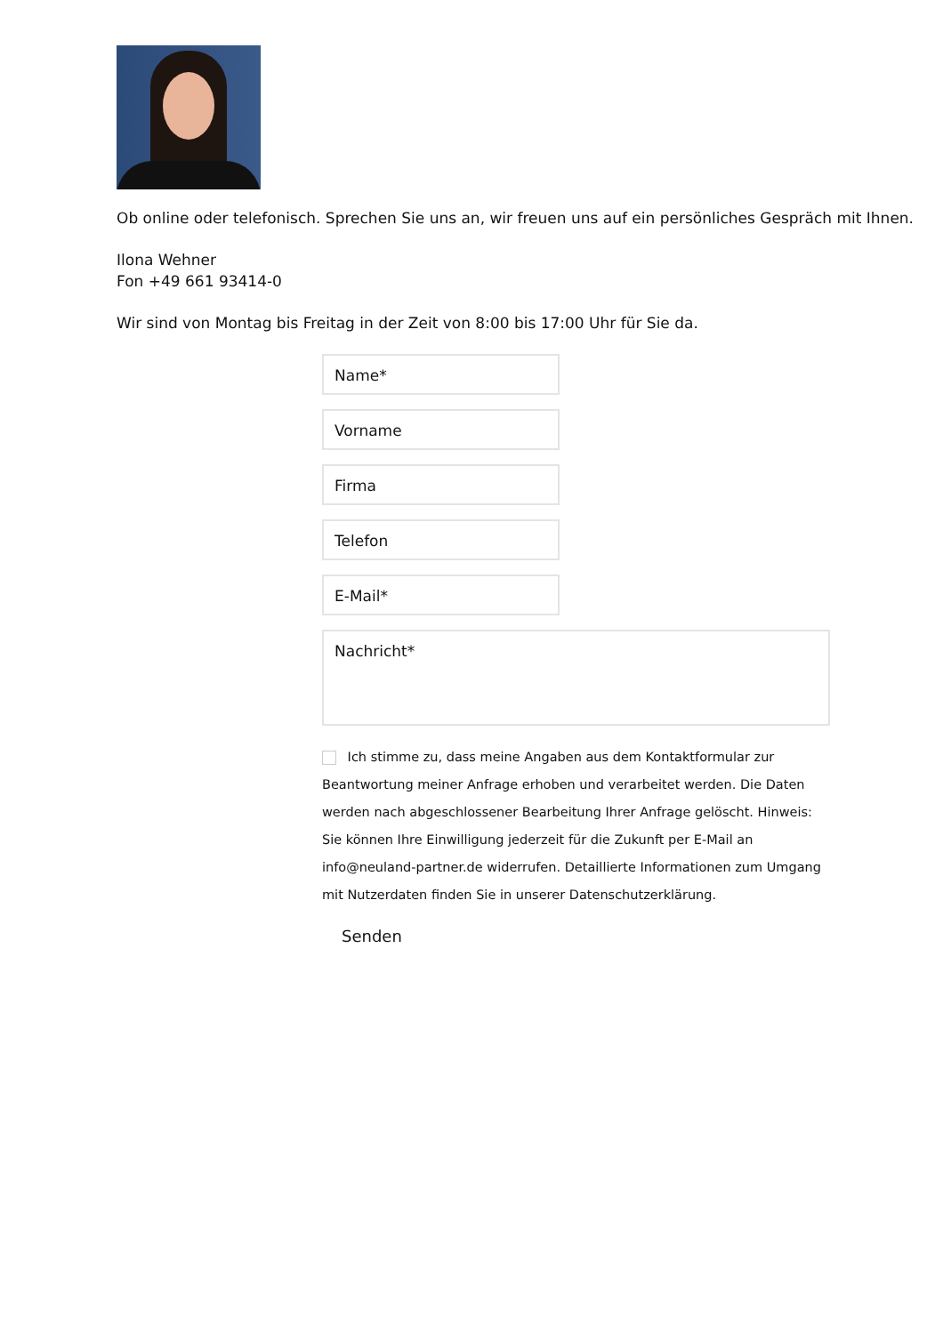Ob online oder telefonisch. Sprechen Sie uns an, wir freuen uns auf ein persönliches Gespräch mit Ihnen.
Ilona Wehner
Fon +49 661 93414-0
Wir sind von Montag bis Freitag in der Zeit von 8:00 bis 17:00 Uhr für Sie da.
Name*
Vorname
Firma
Telefon
E-Mail*
Nachricht*
Ich stimme zu, dass meine Angaben aus dem Kontaktformular zur Beantwortung meiner Anfrage erhoben und verarbeitet werden. Die Daten werden nach abgeschlossener Bearbeitung Ihrer Anfrage gelöscht. Hinweis: Sie können Ihre Einwilligung jederzeit für die Zukunft per E-Mail an info@neuland-partner.de widerrufen. Detaillierte Informationen zum Umgang mit Nutzerdaten finden Sie in unserer Datenschutzerklärung.
Senden